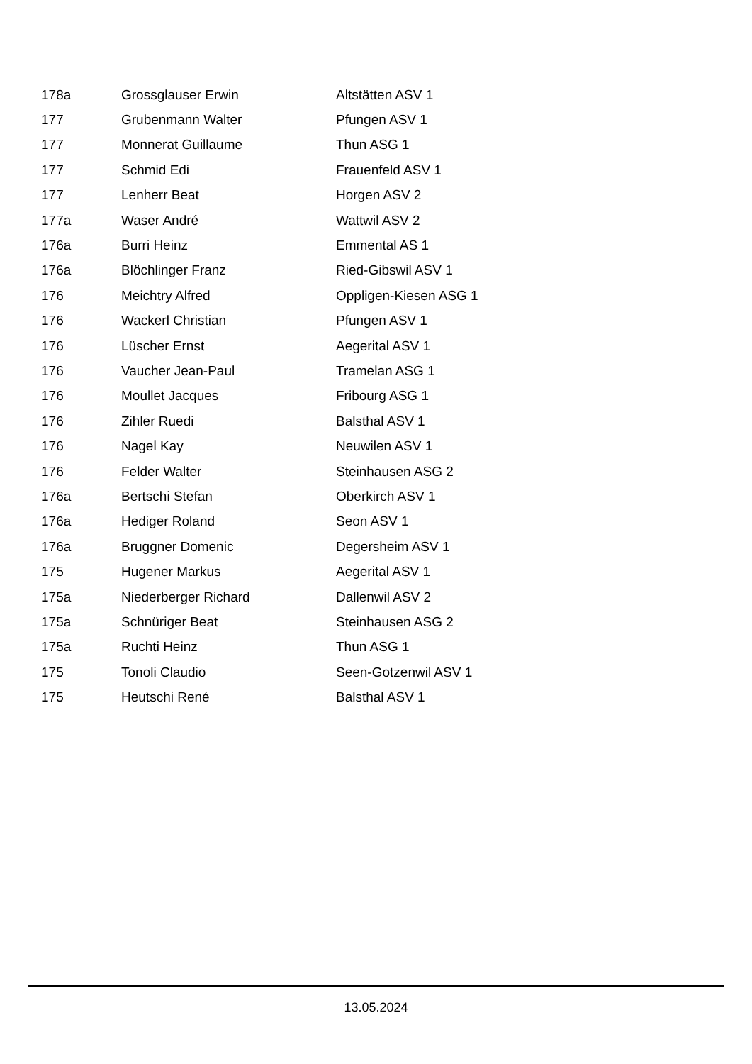| 178a | Grossglauser Erwin | Altstätten ASV 1 |
| 177 | Grubenmann Walter | Pfungen ASV 1 |
| 177 | Monnerat Guillaume | Thun ASG 1 |
| 177 | Schmid Edi | Frauenfeld ASV 1 |
| 177 | Lenherr Beat | Horgen ASV 2 |
| 177a | Waser André | Wattwil ASV 2 |
| 176a | Burri Heinz | Emmental AS 1 |
| 176a | Blöchlinger Franz | Ried-Gibswil ASV 1 |
| 176 | Meichtry Alfred | Oppligen-Kiesen ASG 1 |
| 176 | Wackerl Christian | Pfungen ASV 1 |
| 176 | Lüscher Ernst | Aegerital ASV 1 |
| 176 | Vaucher Jean-Paul | Tramelan ASG 1 |
| 176 | Moullet Jacques | Fribourg ASG 1 |
| 176 | Zihler Ruedi | Balsthal ASV 1 |
| 176 | Nagel Kay | Neuwilen ASV 1 |
| 176 | Felder Walter | Steinhausen ASG 2 |
| 176a | Bertschi Stefan | Oberkirch ASV 1 |
| 176a | Hediger Roland | Seon ASV 1 |
| 176a | Bruggner Domenic | Degersheim ASV 1 |
| 175 | Hugener Markus | Aegerital ASV 1 |
| 175a | Niederberger Richard | Dallenwil ASV 2 |
| 175a | Schnüriger Beat | Steinhausen ASG 2 |
| 175a | Ruchti Heinz | Thun ASG 1 |
| 175 | Tonoli Claudio | Seen-Gotzenwil ASV 1 |
| 175 | Heutschi René | Balsthal ASV 1 |
13.05.2024